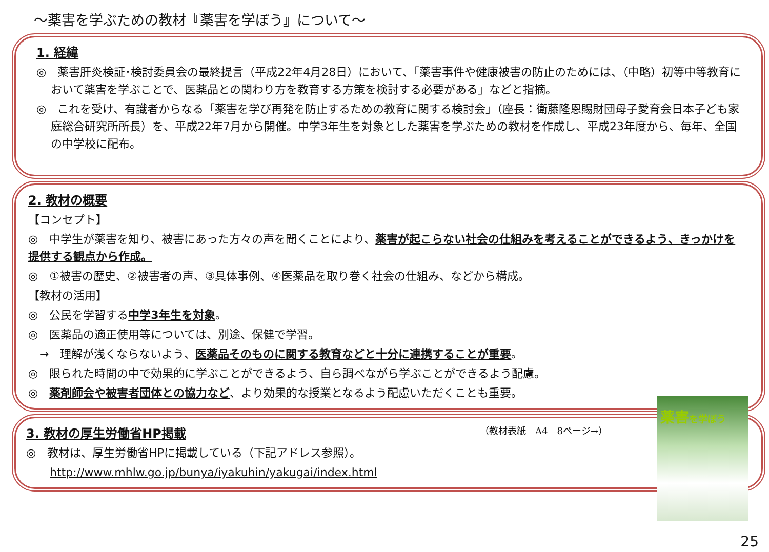～薬害を学ぶための教材『薬害を学ぼう』について～
1. 経緯
◎　薬害肝炎検証･検討委員会の最終提言（平成22年4月28日）において、「薬害事件や健康被害の防止のためには、（中略）初等中等教育において薬害を学ぶことで、医薬品との関わり方を教育する方策を検討する必要がある」などと指摘。
◎　これを受け、有識者からなる「薬害を学び再発を防止するための教育に関する検討会」（座長：衛藤隆恩賜財団母子愛育会日本子ども家庭総合研究所所長）を、平成22年7月から開催。中学3年生を対象とした薬害を学ぶための教材を作成し、平成23年度から、毎年、全国の中学校に配布。
2. 教材の概要
【コンセプト】
◎　中学生が薬害を知り、被害にあった方々の声を聞くことにより、薬害が起こらない社会の仕組みを考えることができるよう、きっかけを提供する観点から作成。
◎　①被害の歴史、②被害者の声、③具体事例、④医薬品を取り巻く社会の仕組み、などから構成。
【教材の活用】
◎　公民を学習する中学3年生を対象。
◎　医薬品の適正使用等については、別途、保健で学習。
　→　理解が浅くならないよう、医薬品そのものに関する教育などと十分に連携することが重要。
◎　限られた時間の中で効果的に学ぶことができるよう、自ら調べながら学ぶことができるよう配慮。
◎　薬剤師会や被害者団体との協力など、より効果的な授業となるよう配慮いただくことも重要。
（教材表紙　A4　8ページ→）
3. 教材の厚生労働省HP掲載
◎　教材は、厚生労働省HPに掲載している（下記アドレス参照）。
http://www.mhlw.go.jp/bunya/iyakuhin/yakugai/index.html
薬害を学ぼう
25